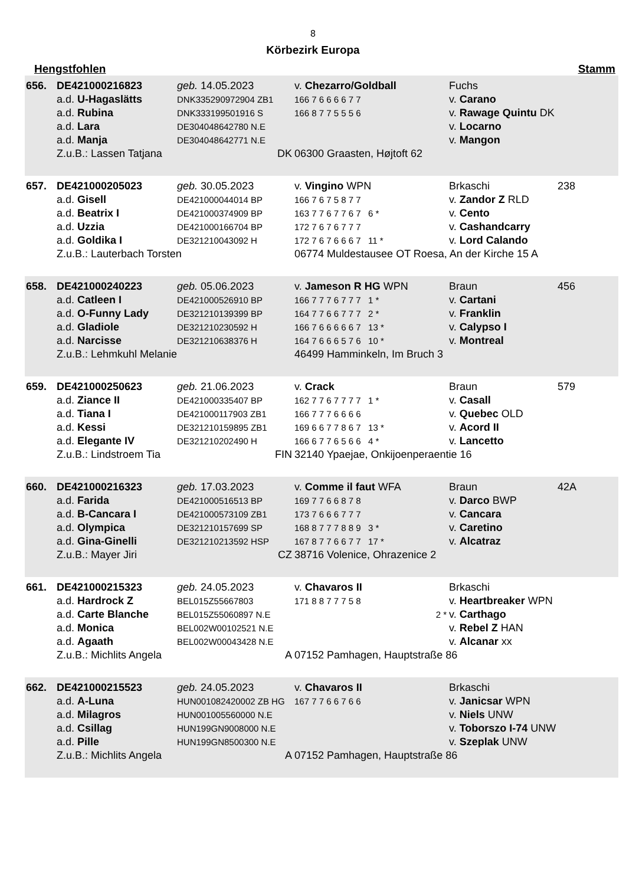8
Körbezirk Europa
Hengstfohlen Stamm
| 656. | DE421000216823 | geb. 14.05.2023 | v. Chezarro/Goldball | Fuchs | |
| | a.d. U-Hagaslätts | DNK335290972904 ZB1 | 166 7 6 6 6 6 7 7 | v. Carano | |
| | a.d. Rubina | DNK333199501916 S | 166 8 7 7 5 5 5 6 | v. Rawage Quintu DK | |
| | a.d. Lara | DE304048642780 N.E | | v. Locarno | |
| | a.d. Manja | DE304048642771 N.E | | v. Mangon | |
| | Z.u.B.: Lassen Tatjana | DK | 06300 Graasten, Højtoft 62 | | |
| 657. | DE421000205023 | geb. 30.05.2023 | v. Vingino WPN | Brkaschi | 238 |
| | a.d. Gisell | DE421000044014 BP | 166 7 6 7 5 8 7 7 | v. Zandor Z RLD | |
| | a.d. Beatrix I | DE421000374909 BP | 163 7 7 6 7 7 6 7 6 * | v. Cento | |
| | a.d. Uzzia | DE421000166704 BP | 172 7 6 7 6 7 7 7 | v. Cashandcarry | |
| | a.d. Goldika I | DE321210043092 H | 172 7 6 7 6 6 6 7 11 * | v. Lord Calando | |
| | Z.u.B.: Lauterbach Torsten | | 06774 Muldestausee OT Roesa, An der Kirche 15 A | | |
| 658. | DE421000240223 | geb. 05.06.2023 | v. Jameson R HG WPN | Braun | 456 |
| | a.d. Catleen I | DE421000526910 BP | 166 7 7 7 6 7 7 7 1 * | v. Cartani | |
| | a.d. O-Funny Lady | DE321210139399 BP | 164 7 7 6 6 7 7 7 2 * | v. Franklin | |
| | a.d. Gladiole | DE321210230592 H | 166 7 6 6 6 6 6 7 13 * | v. Calypso I | |
| | a.d. Narcisse | DE321210638376 H | 164 7 6 6 6 5 7 6 10 * | v. Montreal | |
| | Z.u.B.: Lehmkuhl Melanie | | 46499 Hamminkeln, Im Bruch 3 | | |
| 659. | DE421000250623 | geb. 21.06.2023 | v. Crack | Braun | 579 |
| | a.d. Ziance II | DE421000335407 BP | 162 7 7 6 7 7 7 7 1 * | v. Casall | |
| | a.d. Tiana I | DE421000117903 ZB1 | 166 7 7 7 6 6 6 6 | v. Quebec OLD | |
| | a.d. Kessi | DE321210159895 ZB1 | 169 6 6 7 7 8 6 7 13 * | v. Acord II | |
| | a.d. Elegante IV | DE321210202490 H | 166 6 7 7 6 5 6 6 4 * | v. Lancetto | |
| | Z.u.B.: Lindstroem Tia | FIN | 32140 Ypaejae, Onkijoenperaentie 16 | | |
| 660. | DE421000216323 | geb. 17.03.2023 | v. Comme il faut WFA | Braun | 42A |
| | a.d. Farida | DE421000516513 BP | 169 7 7 6 6 8 7 8 | v. Darco BWP | |
| | a.d. B-Cancara I | DE421000573109 ZB1 | 173 7 6 6 6 7 7 7 | v. Cancara | |
| | a.d. Olympica | DE321210157699 SP | 168 8 7 7 7 8 8 9 3 * | v. Caretino | |
| | a.d. Gina-Ginelli | DE321210213592 HSP | 167 8 7 7 6 6 7 7 17 * | v. Alcatraz | |
| | Z.u.B.: Mayer Jiri | CZ | 38716 Volenice, Ohrazenice 2 | | |
| 661. | DE421000215323 | geb. 24.05.2023 | v. Chavaros II | Brkaschi | |
| | a.d. Hardrock Z | BEL015Z55667803 | 171 8 8 7 7 7 5 8 | v. Heartbreaker WPN | |
| | a.d. Carte Blanche | BEL015Z55060897 N.E | 2 * | v. Carthago | |
| | a.d. Monica | BEL002W00102521 N.E | | v. Rebel Z HAN | |
| | a.d. Agaath | BEL002W00043428 N.E | | v. Alcanar xx | |
| | Z.u.B.: Michlits Angela | A | 07152 Pamhagen, Hauptstraße 86 | | |
| 662. | DE421000215523 | geb. 24.05.2023 | v. Chavaros II | Brkaschi | |
| | a.d. A-Luna | HUN001082420002 ZB HG | 167 7 7 6 6 7 6 6 | v. Janicsar WPN | |
| | a.d. Milagros | HUN001005560000 N.E | | v. Niels UNW | |
| | a.d. Csillag | HUN199GN9008000 N.E | | v. Toborszo I-74 UNW | |
| | a.d. Pille | HUN199GN8500300 N.E | | v. Szeplak UNW | |
| | Z.u.B.: Michlits Angela | A | 07152 Pamhagen, Hauptstraße 86 | | |